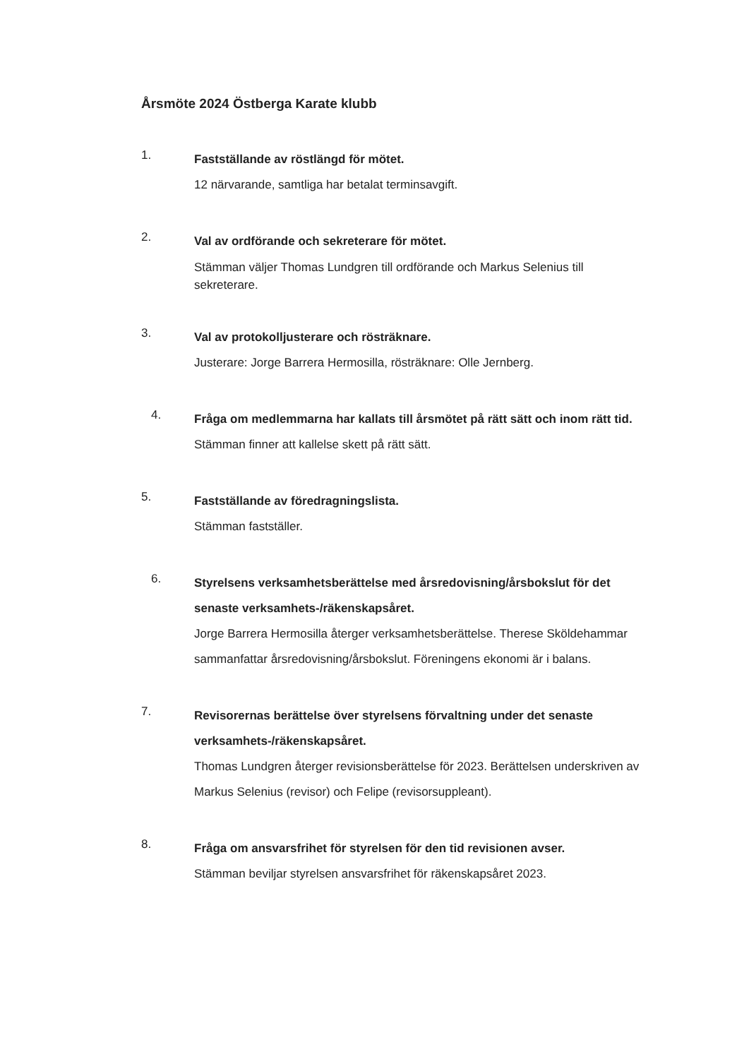Årsmöte 2024 Östberga Karate klubb
1.
Fastställande av röstlängd för mötet.
12 närvarande, samtliga har betalat terminsavgift.
2.
Val av ordförande och sekreterare för mötet.
Stämman väljer Thomas Lundgren till ordförande och Markus Selenius till sekreterare.
3.
Val av protokolljusterare och rösträknare.
Justerare: Jorge Barrera Hermosilla, rösträknare: Olle Jernberg.
4.
Fråga om medlemmarna har kallats till årsmötet på rätt sätt och inom rätt tid.
Stämman finner att kallelse skett på rätt sätt.
5.
Fastställande av föredragningslista.
Stämman fastställer.
6.
Styrelsens verksamhetsberättelse med årsredovisning/årsbokslut för det senaste verksamhets-/räkenskapsåret.
Jorge Barrera Hermosilla återger verksamhetsberättelse. Therese Sköldehammar sammanfattar årsredovisning/årsbokslut. Föreningens ekonomi är i balans.
7.
Revisorernas berättelse över styrelsens förvaltning under det senaste verksamhets-/räkenskapsåret.
Thomas Lundgren återger revisionsberättelse för 2023. Berättelsen underskriven av Markus Selenius (revisor) och Felipe (revisorsuppleant).
8.
Fråga om ansvarsfrihet för styrelsen för den tid revisionen avser.
Stämman beviljar styrelsen ansvarsfrihet för räkenskapsåret 2023.